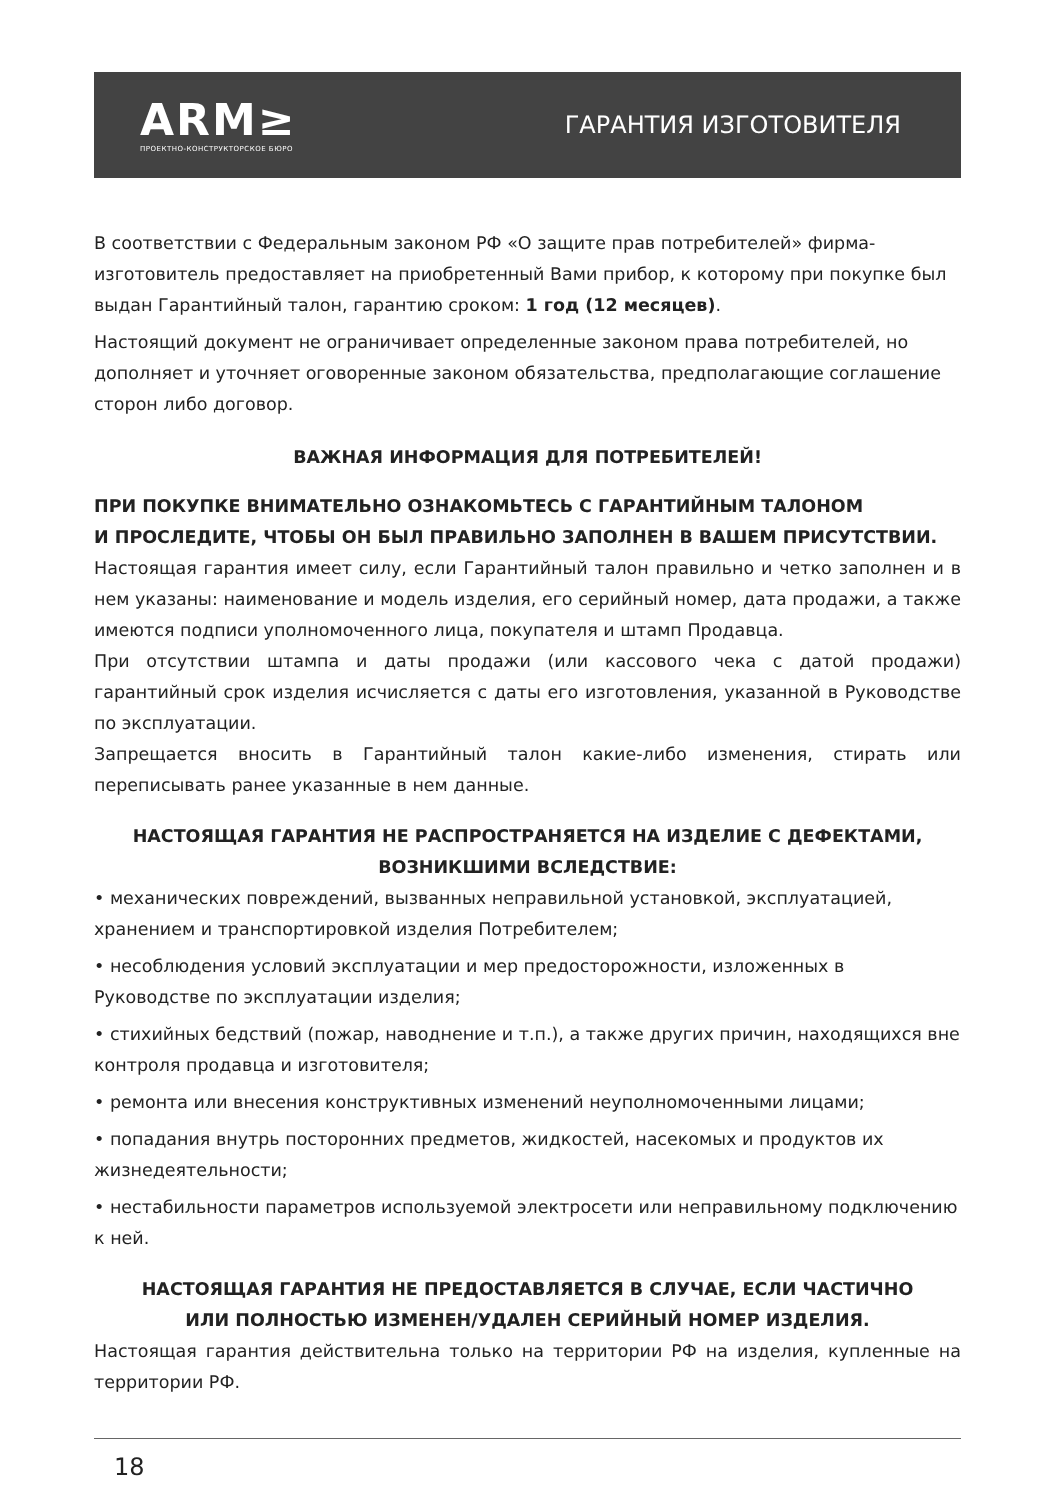ARM≥
ПРОЕКТНО-КОНСТРУКТОРСКОЕ БЮРО
ГАРАНТИЯ ИЗГОТОВИТЕЛЯ
В соответствии с Федеральным законом РФ «О защите прав потребителей» фирма-изготовитель предоставляет на приобретенный Вами прибор, к которому при покупке был выдан Гарантийный талон, гарантию сроком: 1 год (12 месяцев).
Настоящий документ не ограничивает определенные законом права потребителей, но дополняет и уточняет оговоренные законом обязательства, предполагающие соглашение сторон либо договор.
ВАЖНАЯ ИНФОРМАЦИЯ ДЛЯ ПОТРЕБИТЕЛЕЙ!
ПРИ ПОКУПКЕ ВНИМАТЕЛЬНО ОЗНАКОМЬТЕСЬ С ГАРАНТИЙНЫМ ТАЛОНОМ
И ПРОСЛЕДИТЕ, ЧТОБЫ ОН БЫЛ ПРАВИЛЬНО ЗАПОЛНЕН В ВАШЕМ ПРИСУТСТВИИ.
Настоящая гарантия имеет силу, если Гарантийный талон правильно и четко заполнен и в нем указаны: наименование и модель изделия, его серийный номер, дата продажи, а также имеются подписи уполномоченного лица, покупателя и штамп Продавца.
При отсутствии штампа и даты продажи (или кассового чека с датой продажи) гарантийный срок изделия исчисляется с даты его изготовления, указанной в Руководстве по эксплуатации.
Запрещается вносить в Гарантийный талон какие-либо изменения, стирать или переписывать ранее указанные в нем данные.
НАСТОЯЩАЯ ГАРАНТИЯ НЕ РАСПРОСТРАНЯЕТСЯ НА ИЗДЕЛИЕ С ДЕФЕКТАМИ,
ВОЗНИКШИМИ ВСЛЕДСТВИЕ:
• механических повреждений, вызванных неправильной установкой, эксплуатацией, хранением и транспортировкой изделия Потребителем;
• несоблюдения условий эксплуатации и мер предосторожности, изложенных в Руководстве по эксплуатации изделия;
• стихийных бедствий (пожар, наводнение и т.п.), а также других причин, находящихся вне контроля продавца и изготовителя;
• ремонта или внесения конструктивных изменений неуполномоченными лицами;
• попадания внутрь посторонних предметов, жидкостей, насекомых и продуктов их жизнедеятельности;
• нестабильности параметров используемой электросети или неправильному подключению к ней.
НАСТОЯЩАЯ ГАРАНТИЯ НЕ ПРЕДОСТАВЛЯЕТСЯ В СЛУЧАЕ, ЕСЛИ ЧАСТИЧНО
ИЛИ ПОЛНОСТЬЮ ИЗМЕНЕН/УДАЛЕН СЕРИЙНЫЙ НОМЕР ИЗДЕЛИЯ.
Настоящая гарантия действительна только на территории РФ на изделия, купленные на территории РФ.
18